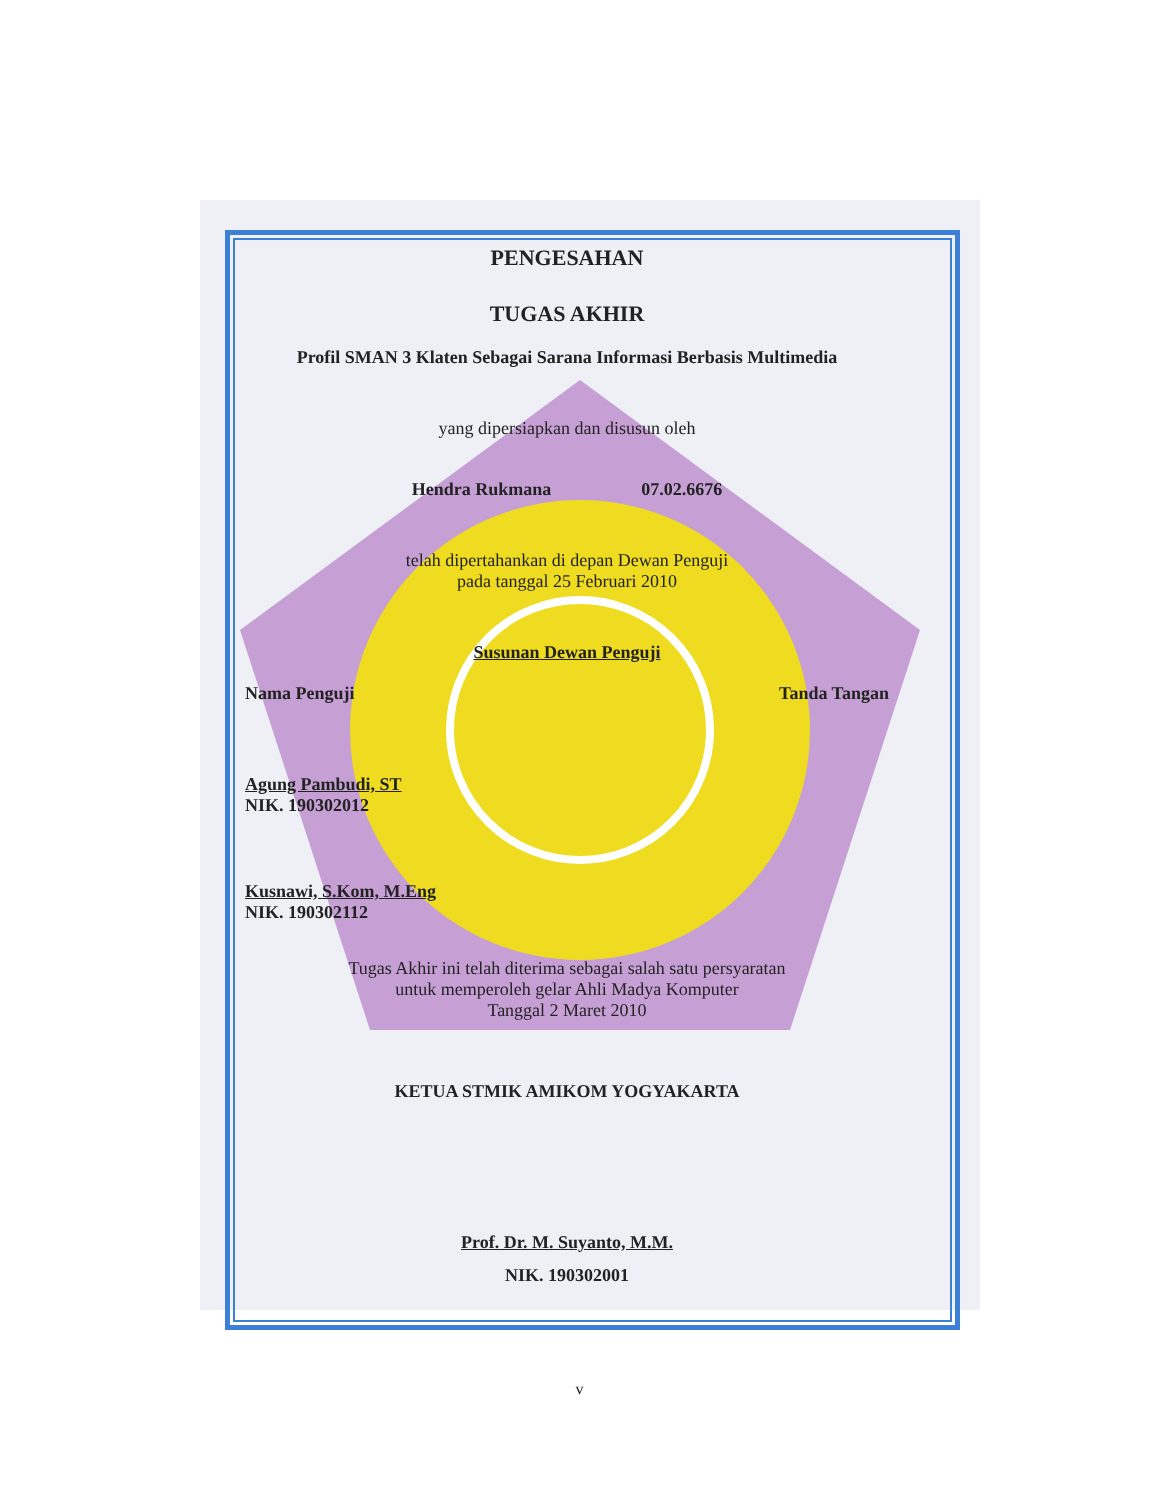PENGESAHAN
TUGAS AKHIR
Profil SMAN 3 Klaten Sebagai Sarana Informasi Berbasis Multimedia
yang dipersiapkan dan disusun oleh
Hendra Rukmana 07.02.6676
telah dipertahankan di depan Dewan Penguji
pada tanggal 25 Februari 2010
Susunan Dewan Penguji
Nama Penguji Tanda Tangan
Agung Pambudi, ST
NIK. 190302012
Kusnawi, S.Kom, M.Eng
NIK. 190302112
Tugas Akhir ini telah diterima sebagai salah satu persyaratan
untuk memperoleh gelar Ahli Madya Komputer
Tanggal 2 Maret 2010
KETUA STMIK AMIKOM YOGYAKARTA
Prof. Dr. M. Suyanto, M.M.
NIK. 190302001
v